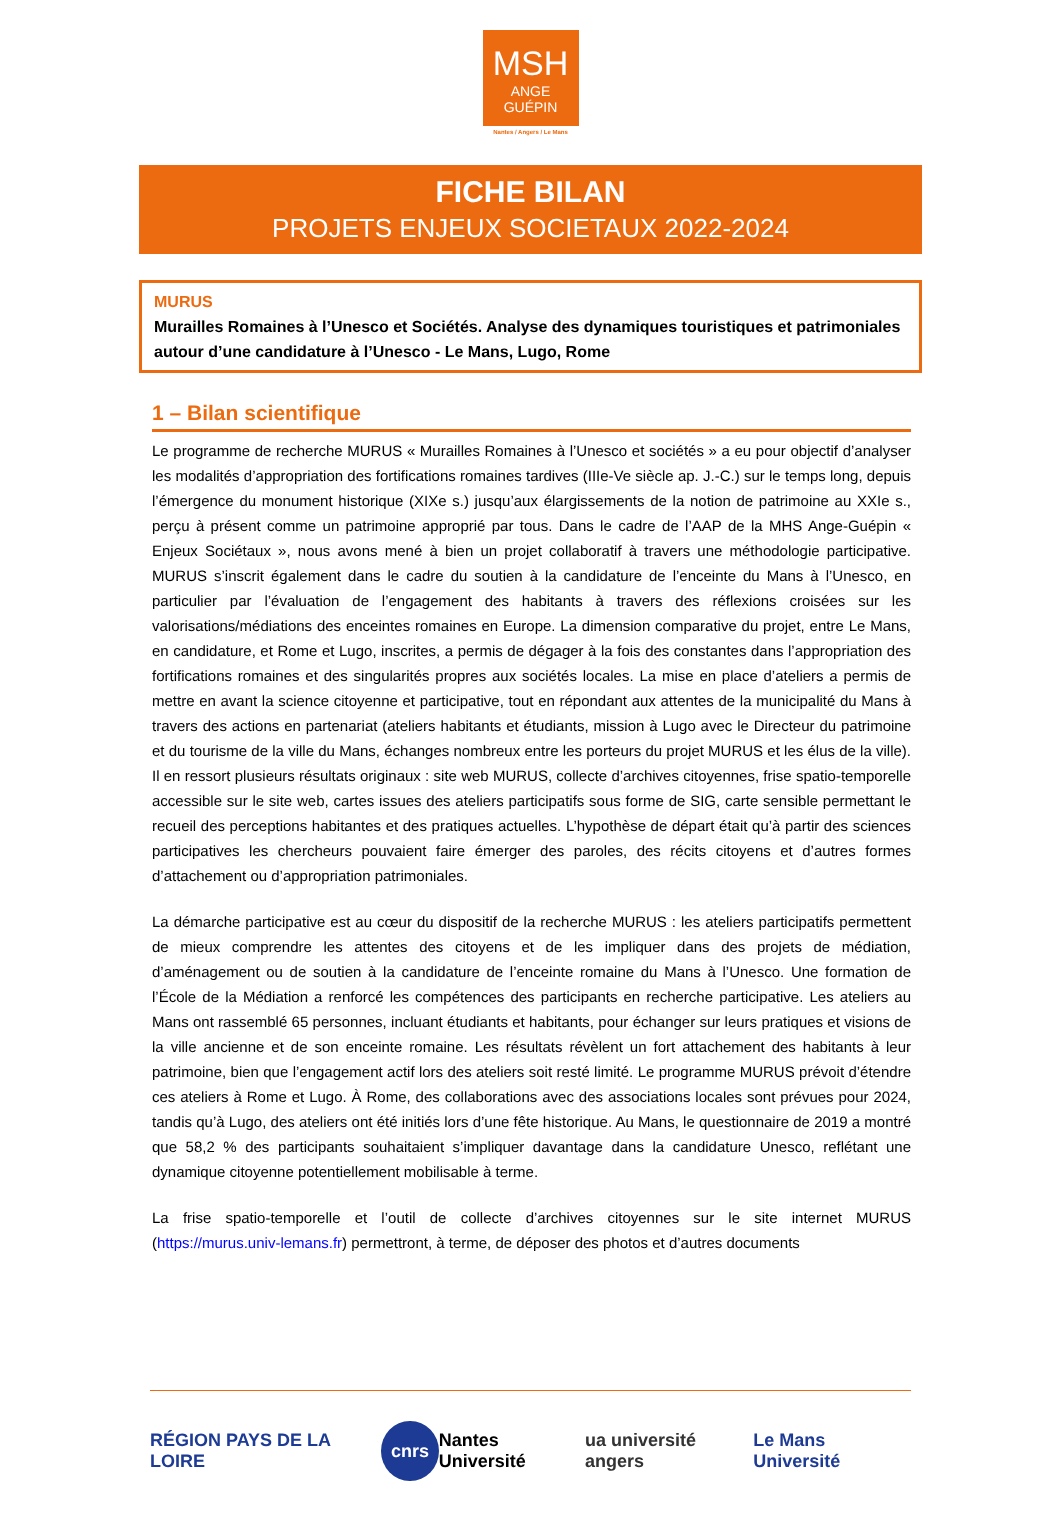MSH
ANGE
GUÉPIN
Nantes / Angers / Le Mans
FICHE BILAN
PROJETS ENJEUX SOCIETAUX 2022-2024
MURUS
Murailles Romaines à l’Unesco et Sociétés. Analyse des dynamiques touristiques et patrimoniales autour d’une candidature à l’Unesco - Le Mans, Lugo, Rome
1 – Bilan scientifique
Le programme de recherche MURUS « Murailles Romaines à l’Unesco et sociétés » a eu pour objectif d’analyser les modalités d’appropriation des fortifications romaines tardives (IIIe-Ve siècle ap. J.-C.) sur le temps long, depuis l’émergence du monument historique (XIXe s.) jusqu’aux élargissements de la notion de patrimoine au XXIe s., perçu à présent comme un patrimoine approprié par tous. Dans le cadre de l’AAP de la MHS Ange-Guépin « Enjeux Sociétaux », nous avons mené à bien un projet collaboratif à travers une méthodologie participative. MURUS s’inscrit également dans le cadre du soutien à la candidature de l’enceinte du Mans à l’Unesco, en particulier par l’évaluation de l’engagement des habitants à travers des réflexions croisées sur les valorisations/médiations des enceintes romaines en Europe. La dimension comparative du projet, entre Le Mans, en candidature, et Rome et Lugo, inscrites, a permis de dégager à la fois des constantes dans l’appropriation des fortifications romaines et des singularités propres aux sociétés locales. La mise en place d’ateliers a permis de mettre en avant la science citoyenne et participative, tout en répondant aux attentes de la municipalité du Mans à travers des actions en partenariat (ateliers habitants et étudiants, mission à Lugo avec le Directeur du patrimoine et du tourisme de la ville du Mans, échanges nombreux entre les porteurs du projet MURUS et les élus de la ville). Il en ressort plusieurs résultats originaux : site web MURUS, collecte d’archives citoyennes, frise spatio-temporelle accessible sur le site web, cartes issues des ateliers participatifs sous forme de SIG, carte sensible permettant le recueil des perceptions habitantes et des pratiques actuelles. L’hypothèse de départ était qu’à partir des sciences participatives les chercheurs pouvaient faire émerger des paroles, des récits citoyens et d’autres formes d’attachement ou d’appropriation patrimoniales.
La démarche participative est au cœur du dispositif de la recherche MURUS : les ateliers participatifs permettent de mieux comprendre les attentes des citoyens et de les impliquer dans des projets de médiation, d’aménagement ou de soutien à la candidature de l’enceinte romaine du Mans à l’Unesco. Une formation de l’École de la Médiation a renforcé les compétences des participants en recherche participative. Les ateliers au Mans ont rassemblé 65 personnes, incluant étudiants et habitants, pour échanger sur leurs pratiques et visions de la ville ancienne et de son enceinte romaine. Les résultats révèlent un fort attachement des habitants à leur patrimoine, bien que l’engagement actif lors des ateliers soit resté limité. Le programme MURUS prévoit d’étendre ces ateliers à Rome et Lugo. À Rome, des collaborations avec des associations locales sont prévues pour 2024, tandis qu’à Lugo, des ateliers ont été initiés lors d’une fête historique. Au Mans, le questionnaire de 2019 a montré que 58,2 % des participants souhaitaient s’impliquer davantage dans la candidature Unesco, reflétant une dynamique citoyenne potentiellement mobilisable à terme.
La frise spatio-temporelle et l’outil de collecte d’archives citoyennes sur le site internet MURUS (https://murus.univ-lemans.fr) permettront, à terme, de déposer des photos et d’autres documents
RÉGION PAYS DE LA LOIRE cnrs Nantes Université ua université angers Le Mans Université